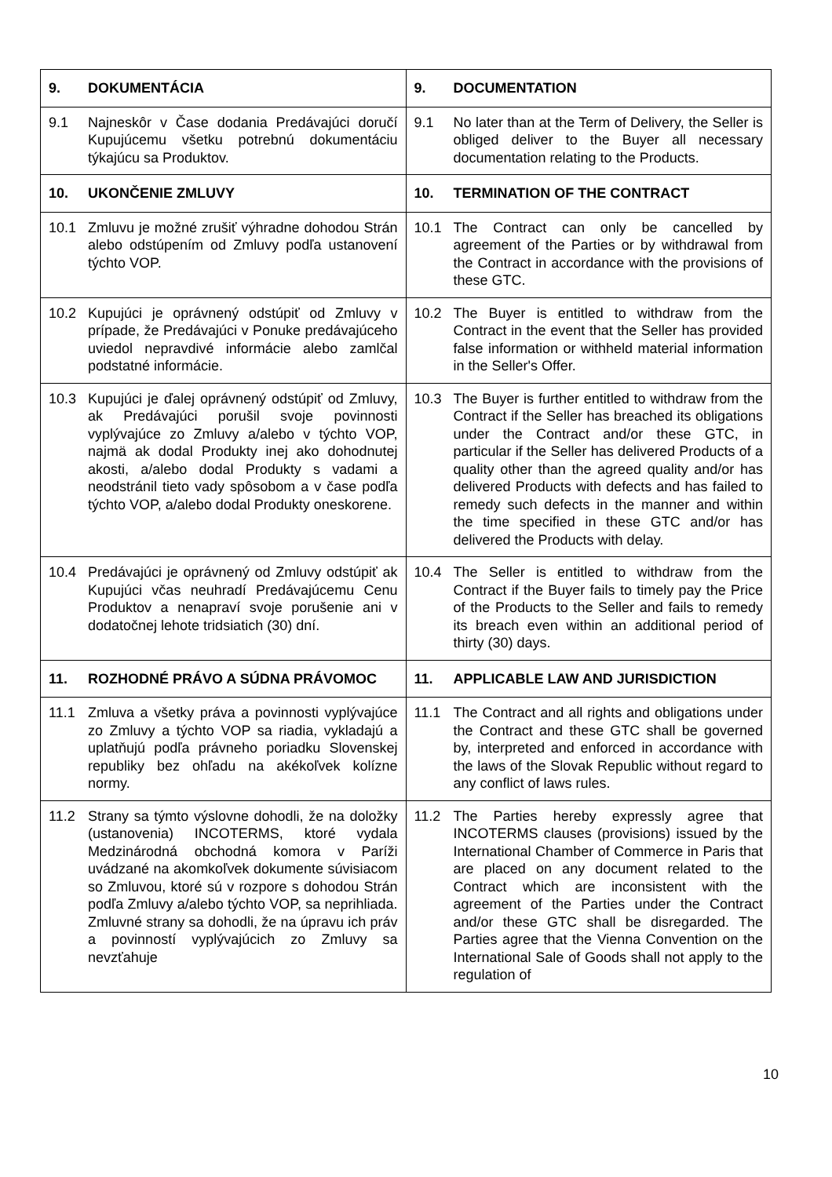| 9. DOKUMENTÁCIA | 9. DOCUMENTATION |
| 9.1 Najneskôr v Čase dodania Predávajúci doručí Kupujúcemu všetku potrebnú dokumentáciu týkajúcu sa Produktov. | 9.1 No later than at the Term of Delivery, the Seller is obliged deliver to the Buyer all necessary documentation relating to the Products. |
| 10. UKONČENIE ZMLUVY | 10. TERMINATION OF THE CONTRACT |
| 10.1 Zmluvu je možné zrušiť výhradne dohodou Strán alebo odstúpením od Zmluvy podľa ustanovení týchto VOP. | 10.1 The Contract can only be cancelled by agreement of the Parties or by withdrawal from the Contract in accordance with the provisions of these GTC. |
| 10.2 Kupujúci je oprávnený odstúpiť od Zmluvy v prípade, že Predávajúci v Ponuke predávajúceho uviedol nepravdivé informácie alebo zamlčal podstatné informácie. | 10.2 The Buyer is entitled to withdraw from the Contract in the event that the Seller has provided false information or withheld material information in the Seller's Offer. |
| 10.3 Kupujúci je ďalej oprávnený odstúpiť od Zmluvy, ak Predávajúci porušil svoje povinnosti vyplývajúce zo Zmluvy a/alebo v týchto VOP, najmä ak dodal Produkty inej ako dohodnutej akosti, a/alebo dodal Produkty s vadami a neodstránil tieto vady spôsobom a v čase podľa týchto VOP, a/alebo dodal Produkty oneskorene. | 10.3 The Buyer is further entitled to withdraw from the Contract if the Seller has breached its obligations under the Contract and/or these GTC, in particular if the Seller has delivered Products of a quality other than the agreed quality and/or has delivered Products with defects and has failed to remedy such defects in the manner and within the time specified in these GTC and/or has delivered the Products with delay. |
| 10.4 Predávajúci je oprávnený od Zmluvy odstúpiť ak Kupujúci včas neuhradí Predávajúcemu Cenu Produktov a nenapraví svoje porušenie ani v dodatočnej lehote tridsiatich (30) dní. | 10.4 The Seller is entitled to withdraw from the Contract if the Buyer fails to timely pay the Price of the Products to the Seller and fails to remedy its breach even within an additional period of thirty (30) days. |
| 11. ROZHODNÉ PRÁVO A SÚDNA PRÁVOMOC | 11. APPLICABLE LAW AND JURISDICTION |
| 11.1 Zmluva a všetky práva a povinnosti vyplývajúce zo Zmluvy a týchto VOP sa riadia, vykladajú a uplatňujú podľa právneho poriadku Slovenskej republiky bez ohľadu na akékoľvek kolízne normy. | 11.1 The Contract and all rights and obligations under the Contract and these GTC shall be governed by, interpreted and enforced in accordance with the laws of the Slovak Republic without regard to any conflict of laws rules. |
| 11.2 Strany sa týmto výslovne dohodli, že na doložky (ustanovenia) INCOTERMS, ktoré vydala Medzinárodná obchodná komora v Paríži uvádzané na akomkoľvek dokumente súvisiacom so Zmluvou, ktoré sú v rozpore s dohodou Strán podľa Zmluvy a/alebo týchto VOP, sa neprihliada. Zmluvné strany sa dohodli, že na úpravu ich práv a povinností vyplývajúcich zo Zmluvy sa nevzťahuje | 11.2 The Parties hereby expressly agree that INCOTERMS clauses (provisions) issued by the International Chamber of Commerce in Paris that are placed on any document related to the Contract which are inconsistent with the agreement of the Parties under the Contract and/or these GTC shall be disregarded. The Parties agree that the Vienna Convention on the International Sale of Goods shall not apply to the regulation of |
10